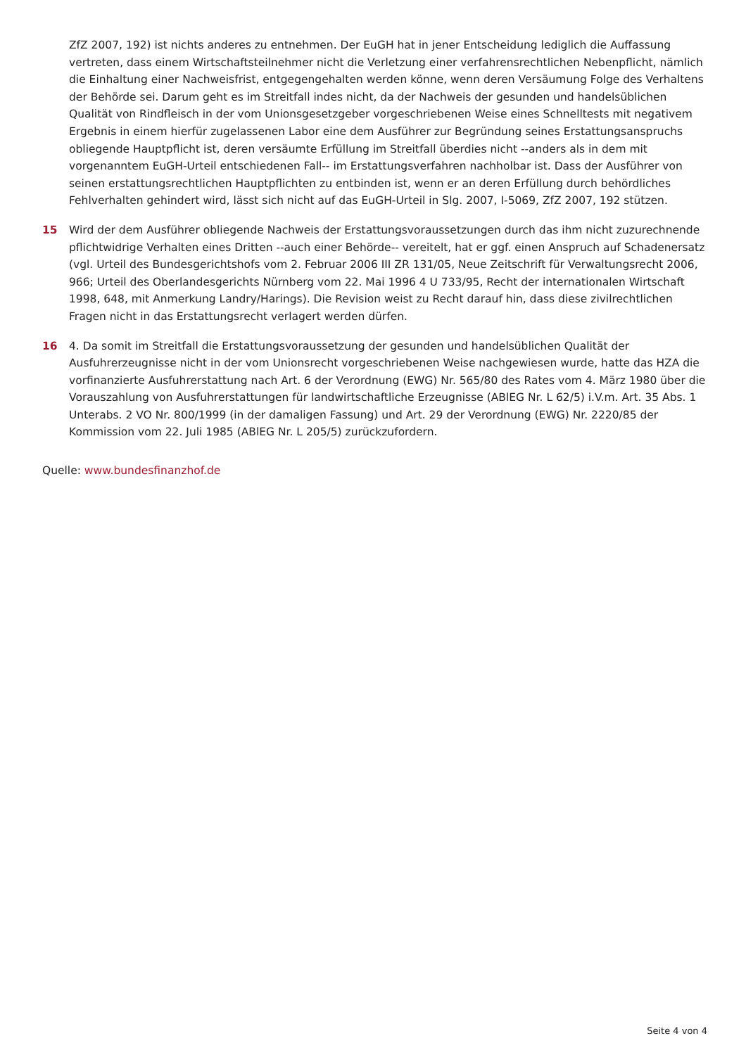ZfZ 2007, 192) ist nichts anderes zu entnehmen. Der EuGH hat in jener Entscheidung lediglich die Auffassung vertreten, dass einem Wirtschaftsteilnehmer nicht die Verletzung einer verfahrensrechtlichen Nebenpflicht, nämlich die Einhaltung einer Nachweisfrist, entgegengehalten werden könne, wenn deren Versäumung Folge des Verhaltens der Behörde sei. Darum geht es im Streitfall indes nicht, da der Nachweis der gesunden und handelsüblichen Qualität von Rindfleisch in der vom Unionsgesetzgeber vorgeschriebenen Weise eines Schnelltests mit negativem Ergebnis in einem hierfür zugelassenen Labor eine dem Ausführer zur Begründung seines Erstattungsanspruchs obliegende Hauptpflicht ist, deren versäumte Erfüllung im Streitfall überdies nicht --anders als in dem mit vorgenanntem EuGH-Urteil entschiedenen Fall-- im Erstattungsverfahren nachholbar ist. Dass der Ausführer von seinen erstattungsrechtlichen Hauptpflichten zu entbinden ist, wenn er an deren Erfüllung durch behördliches Fehlverhalten gehindert wird, lässt sich nicht auf das EuGH-Urteil in Slg. 2007, I-5069, ZfZ 2007, 192 stützen.
15 Wird der dem Ausführer obliegende Nachweis der Erstattungsvoraussetzungen durch das ihm nicht zuzurechnende pflichtwidrige Verhalten eines Dritten --auch einer Behörde-- vereitelt, hat er ggf. einen Anspruch auf Schadenersatz (vgl. Urteil des Bundesgerichtshofs vom 2. Februar 2006 III ZR 131/05, Neue Zeitschrift für Verwaltungsrecht 2006, 966; Urteil des Oberlandesgerichts Nürnberg vom 22. Mai 1996 4 U 733/95, Recht der internationalen Wirtschaft 1998, 648, mit Anmerkung Landry/Harings). Die Revision weist zu Recht darauf hin, dass diese zivilrechtlichen Fragen nicht in das Erstattungsrecht verlagert werden dürfen.
16 4. Da somit im Streitfall die Erstattungsvoraussetzung der gesunden und handelsüblichen Qualität der Ausfuhrerzeugnisse nicht in der vom Unionsrecht vorgeschriebenen Weise nachgewiesen wurde, hatte das HZA die vorfinanzierte Ausfuhrerstattung nach Art. 6 der Verordnung (EWG) Nr. 565/80 des Rates vom 4. März 1980 über die Vorauszahlung von Ausfuhrerstattungen für landwirtschaftliche Erzeugnisse (ABlEG Nr. L 62/5) i.V.m. Art. 35 Abs. 1 Unterabs. 2 VO Nr. 800/1999 (in der damaligen Fassung) und Art. 29 der Verordnung (EWG) Nr. 2220/85 der Kommission vom 22. Juli 1985 (ABlEG Nr. L 205/5) zurückzufordern.
Quelle: www.bundesfinanzhof.de
Seite 4 von 4